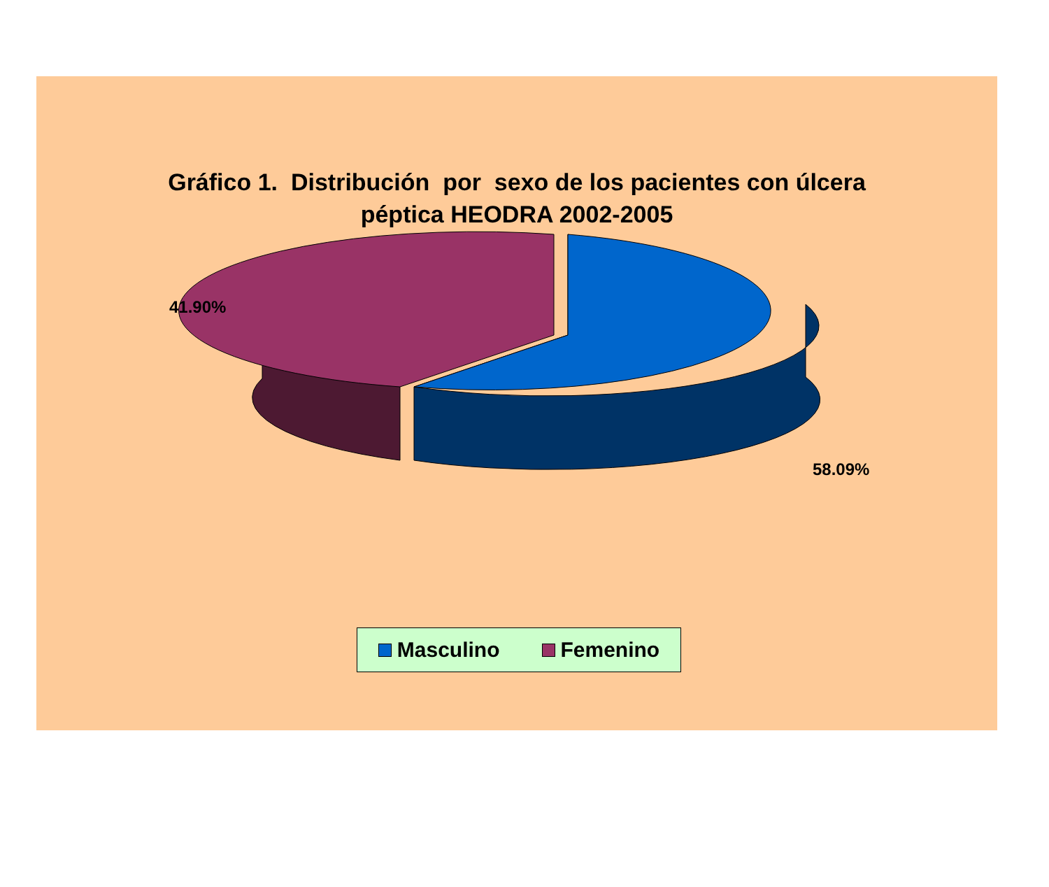Gráfico 1. Distribución por sexo de los pacientes con úlcera
péptica HEODRA 2002-2005
41.90%
58.09%
Masculino Femenino